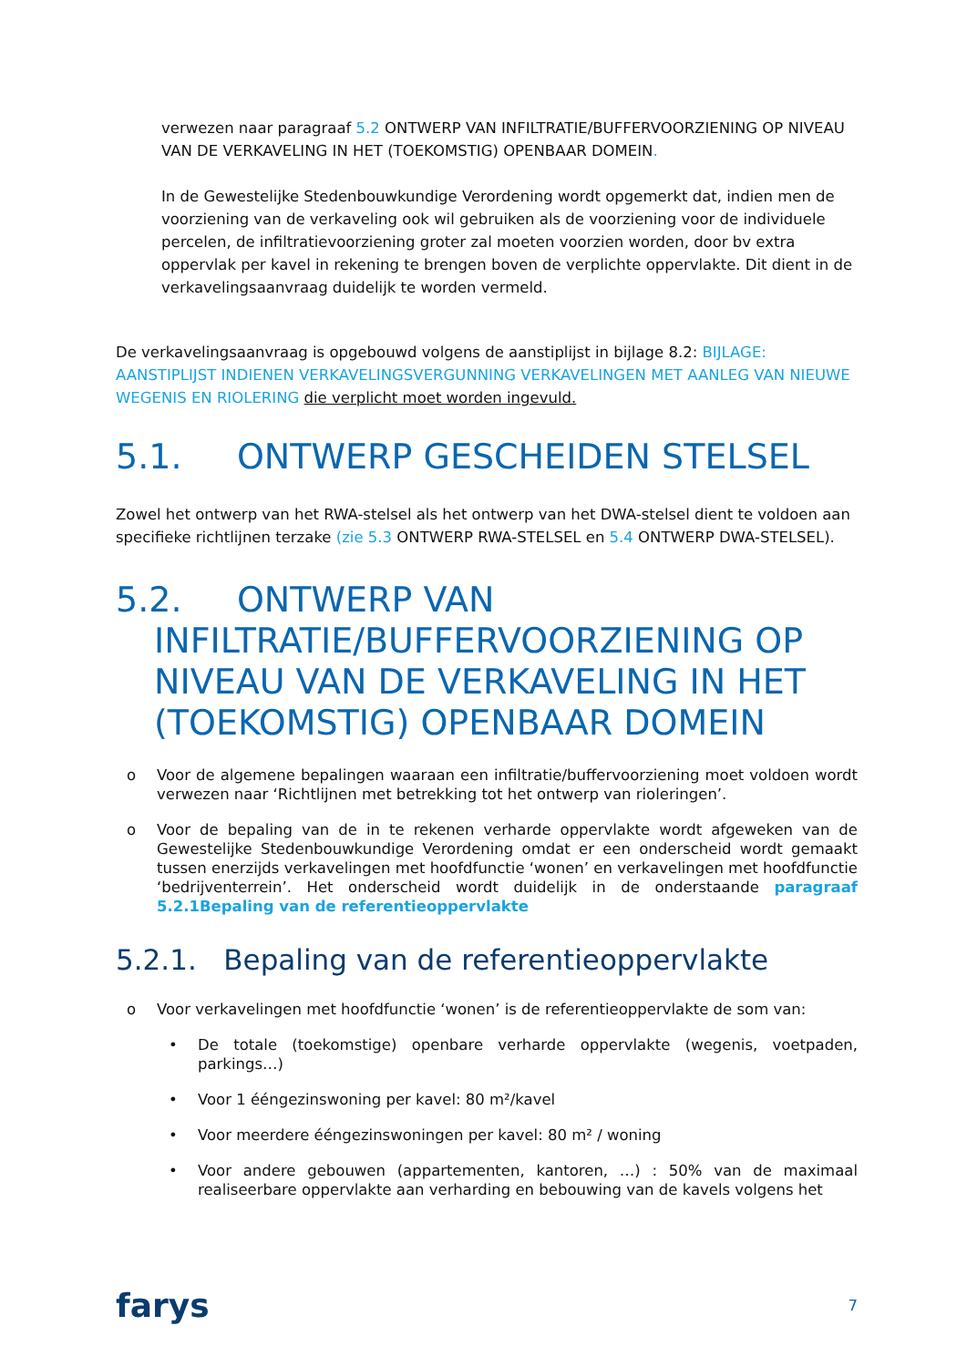verwezen naar paragraaf 5.2 ONTWERP VAN INFILTRATIE/BUFFERVOORZIENING OP NIVEAU VAN DE VERKAVELING IN HET (TOEKOMSTIG) OPENBAAR DOMEIN.
In de Gewestelijke Stedenbouwkundige Verordening wordt opgemerkt dat, indien men de voorziening van de verkaveling ook wil gebruiken als de voorziening voor de individuele percelen, de infiltratievoorziening groter zal moeten voorzien worden, door bv extra oppervlak per kavel in rekening te brengen boven de verplichte oppervlakte. Dit dient in de verkavelingsaanvraag duidelijk te worden vermeld.
De verkavelingsaanvraag is opgebouwd volgens de aanstiplijst in bijlage 8.2: BIJLAGE: AANSTIPLIJST INDIENEN VERKAVELINGSVERGUNNING VERKAVELINGEN MET AANLEG VAN NIEUWE WEGENIS EN RIOLERING die verplicht moet worden ingevuld.
5.1. ONTWERP GESCHEIDEN STELSEL
Zowel het ontwerp van het RWA-stelsel als het ontwerp van het DWA-stelsel dient te voldoen aan specifieke richtlijnen terzake (zie 5.3 ONTWERP RWA-STELSEL en 5.4 ONTWERP DWA-STELSEL).
5.2. ONTWERP VAN INFILTRATIE/BUFFERVOORZIENING OP NIVEAU VAN DE VERKAVELING IN HET (TOEKOMSTIG) OPENBAAR DOMEIN
o Voor de algemene bepalingen waaraan een infiltratie/buffervoorziening moet voldoen wordt verwezen naar ‘Richtlijnen met betrekking tot het ontwerp van rioleringen’.
o Voor de bepaling van de in te rekenen verharde oppervlakte wordt afgeweken van de Gewestelijke Stedenbouwkundige Verordening omdat er een onderscheid wordt gemaakt tussen enerzijds verkavelingen met hoofdfunctie ‘wonen’ en verkavelingen met hoofdfunctie ‘bedrijventerrein’. Het onderscheid wordt duidelijk in de onderstaande paragraaf 5.2.1Bepaling van de referentieoppervlakte
5.2.1. Bepaling van de referentieoppervlakte
o Voor verkavelingen met hoofdfunctie ‘wonen’ is de referentieoppervlakte de som van:
• De totale (toekomstige) openbare verharde oppervlakte (wegenis, voetpaden, parkings…)
• Voor 1 ééngezinswoning per kavel: 80 m²/kavel
• Voor meerdere ééngezinswoningen per kavel: 80 m² / woning
• Voor andere gebouwen (appartementen, kantoren, …) : 50% van de maximaal realiseerbare oppervlakte aan verharding en bebouwing van de kavels volgens het
farys 7